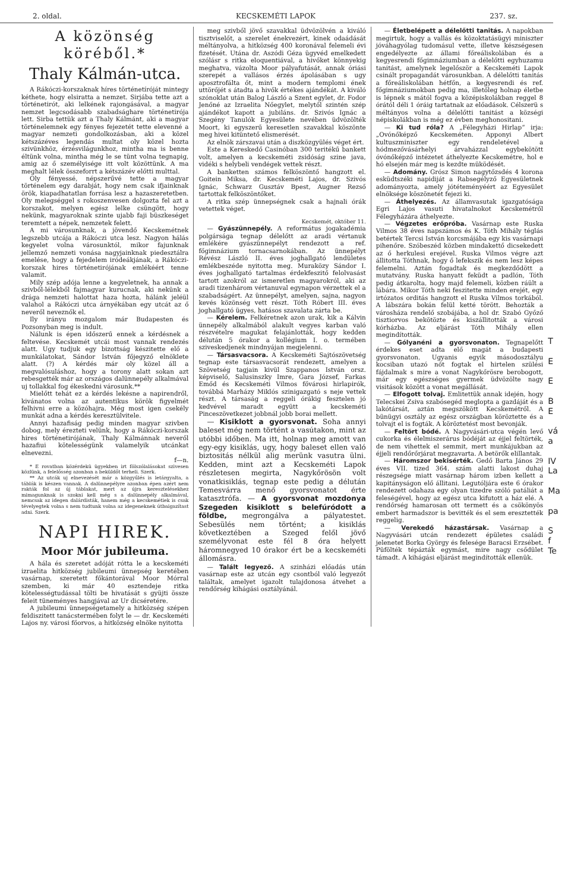2. oldal. KECSKEMÉTI LAPOK 237. sz.
A közönség köréből.*
Thaly Kálmán-utca.
A Rákóczi-korszaknak híres történetíróját mintegy kéthete, hogy elsiratta a nemzet. Sirjába tette azt a történetirót, aki lelkének rajongásával, a magyar nemzet legcsodásabb szabadsághare történetirója lett. Sirba tettük azt a Thaly Kálmánt, aki a magyar történelemnek egy fényes fejezetét tette elevenné a magyar nemzeti gondolkozásban, aki a közel kétszázéves legendás multat oly közel hozta szivünkhöz, érzésvilágunkhoz, mintha ma is benne éltünk volna, mintha még le se tünt volna tegnapig, amig az ő személyisége itt volt közöttünk. A ma meghalt lélek összeforrt a kétszázév előtti multtal.
Oly fényessé, népszerűvé tette a magyar történelem egy darabját, hogy nem csak ifjainknak örök, kiapadhatatlan forrása lesz a hazaszeretetben. Oly melegséggel s rokoszenvesen dolgozta fel azt a korszakot, melyen egész lelke csüngött, hogy nekünk, magyaroknak szinte ujabb faji büszkeséget teremtett a népek, nemzetek felett.
A mi városunknak, a jövendő Kecskemétnek legszebb utcája a Rákóczi utca lesz. Nagyon hálás kegyelet volna városunktól, mikor fajunknak jellemző nemzeti vonása nagyjainknak piedesztálra emelése, hogy a fejedelem iródeákjának, a Rákóczi-korszak hires történetirójának emlékéért tenne valamit.
Mily szép adója lenne a kegyeletnek, ha annak a szivből-lélekből fajmagyar kurucnak, aki nekünk a drága nemzeti halottat haza hozta, hálánk jeléül valahol a Rákóczi utca árnyékában egy utcát az ő neveről neveznők el.
Ily irányu mozgalom már Budapesten és Pozsonyban meg is indult.
Nálunk is épen időszerű ennek a kérdésnek a feltevése. Kecskemét utcái most vannak rendezés alatt. Ugy tudjuk egy bizottság készitette elő a munkálatokat, Sándor István főjegyző elnöklete alatt. (?) A kérdés már oly közel áll a megvalósuláshoz, hogy a torony alatt sokan azt rebesgették már az országos dalünnepély alkalmával uj tollakkal fog ékeskedni városunk.**
Mielőtt tehát ez a kérdés lekésne a napirendről, kivánatos volna az autentikus körök figyelmét felhivni erre a közóhajra. Még most igen csekély munkát adna a kérdés keresztülvitele.
Annyi hazafiság pedig minden magyar szivben dobog, mely érezteti velünk, hogy a Rákóczi-korszak hires történetirójának, Thaly Kálmánnak neveről hazafiui kötelességünk valamelyik utcánkat elnevezni.
f—n.
* E rovatban közérdekü ügyekben irt fölszólalásokat szivesen közlünk, a felelősség azonban a beküldőt terheli. Szerk.
** Az utcák uj elnevezését már a közgyűlés is letárgyalta, a táblák is készen vannak. A dalünnepélyre azonban épen azért nem rakták fol az új táblakat, mert az újra keresztelésekhez mimagunknak is szokni kell még s a dalünnepély alkalmával, nemcsak az idegen dalárdisták, hanem még a kecskemétiek is csak tévelyegtek volna s nem tudtunk volna az idegeneknek útbaigazítast adni. Szerk.
NAPI HIREK.
Moor Mór jubileuma.
A hála és szeretet adóját rótta le a kecskeméti izraelita hitközség jubileumi ünnepség keretében vasárnap, szeretett főkántorával Moor Mórral szemben, ki már 40 esztendeje ritka kötelességtudással tölti be hivatását s gyüjti össze feleit tüneményes hangjával az Ur dicséretére.
A jubileumi ünnepségetamely a hitközség szépen feldiszitett tanácstermében folyt le — dr. Kecskeméti Lajos ny. városi főorvos, a hitközség elnöke nyitotta
meg szivből jövő szavakkal üdvözölvén a kiváló tisztviselőt, a szerelet énekvezért, kinek odaádását méltányolva, a hitközség 400 koronával felemeli évi fizetését. Utána dr. Aszódi Géza ügyvéd emelkedett szólásr s ritka eloquentiával, a hivőket könnyekig meghatva, vázolta Moor pályafutását, annak óriási szerepét a vallásos érzés ápolásában s ugy aposztrofálta őt, mint a modern templomi ének uttörőjét s átadta a hivők értékes ajándékát. A kiváló szónoklat után Balog László a Szent egylet, dr. Fodor Jenőné az Izraelita Nőegylet, melytől szintén szép ajándékot kapott a jubiláns. dr. Szivós Ignác a Szegény Tanulók Egyesülete nevében üdvözölték Moort, ki egyszerű keresetlen szavakkal köszönte meg hivei kitüntető elismerését.
Az elnök zárszavai után a diszközgyülés véget ért.
Este a Kereskedő Casinóban 300 teritékű bankett volt, amelyen a kecskeméti zsidóság szine java, vidéki s helybeli vendégek vettek részt.
A banketten számos felköszöntő hangzott el. Goitein Miksa, dr. Kecskeméti Lajos, dr. Szivós Ignác, Schwarz Gusztáv Bpest, Augner Rezső tartottak felköszöntőket.
A ritka szép ünnepségnek csak a hajnali órák vetettek véget.
Kecskemét, október 11.
— Gyászünnepély. A református jogakadémia polgársága tegnap délelőtt az aradi vértanuk emlékére gyászünnepélyt rendezott a ref. főgimnázium tornacsarnokában. Az ünnepélyt Révész László II. éves joghallgató lendületes emlékbeszéde nyitotta meg. Muraközy Sándor I. éves joghallgató tartalmas érdekfeszitő felolvasást tartott azokról az ismeretlen magyarokról, aki az aradi tizenhárom vértanuval egynapon vérzettek el a szabadságért. Az ünnepélyt, amelyen, sajna, nagyon kevés közönség vett részt. Tóth Róbert III. éves joghallgató ügyes, hatásos szavalata zárta be.
— Kérelem. Felkéretnek azon urak, kik a Kálvin ünnepély alkalmából alakult vegyes karban való részvételre magukat felajánlották, hogy kedden délután 5 órakor a kollégium I. o. termében sziveskedjenek mindnyájan megjelenni.
— Társasvacsora. A Kecskeméti Sajtószövetség tegnap este társasvacsorát rendezett, amelyen a Szövetség tagjain kivül Szappanos István orsz. képviselő, Salusinszky Imre, Gara József, Farkas Emőd és Kecskeméti Vilmos fővárosi hirlapirók, továbbá Marházy Miklós szinigazgató s neje vettek részt. A társaság a reggeli órákig fesztelen jó kedvével maradt együtt a kecskeméti Pinceszövetkezet jobbnál jobb borai mellett.
— Kisiklott a gyorsvonat. Soha annyi baleset még nem történt a vasútakon, mint az utóbbi időben. Ma itt, holnap meg amott van egy-egy kisiklás, ugy, hogy baleset ellen való biztositás nélkül alig merünk vasutra ülni. Kedden, mint azt a Kecskeméti Lapok részletesen megirta, Nagykőrösön volt vonatkisiklás, tegnap este pedig a délután Temesvárra menő gyorsvonatot érte katasztrófa. — A gyorsvonat mozdonya Szegeden kisiklott s belefúródott a földbe, megrongálva a pályatestet. Sebesülés nem történt; a kisiklás következtében a Szeged felől jövő személyvonat este fél 8 óra helyett háromnegyed 10 órakor ért be a kecskeméti állomásra.
— Talált legyező. A szinházi előadás után vasárnap este az utcán egy csontból való legyezőt találtak, amelyet igazolt tulajdonosa átvehet a rendőrség kihágási osztályánál.
— Életbelépett a délelőtti tanitás. A napokban megirtuk, hogy a vallás és közoktatásügyi miniszter jóváhagyólag tudomásul vette, illetve készségesen engedélyezte az állami főreáliskolában és a kegyesrendi főgimnáziumban a délelőtti egyhuzamu tanitást, amelynek legelőször a Kecskeméti Lapok csinált propagandát városunkban. A délelőtti tanitás a főreáliskolában hétfőn, a kegyesrendi és ref. főgimnáziumokban pedig ma, illetőleg holnap életbe is lépnek s mától fogva a középiskolákban reggel 8 órától déli 1 óráig tartatnak az előadások. Célszerü s méltányos volna a délelőtti tanitást a községi népiskolákban is még ez évben meghonositani.
— Ki tud róla? A „Félegyházi Hirlap“ irja: „Ovónőképző Kecskeméten. Apponyi Albert kultuszminiszter egy rendeletével a hódmezővásárhelyi árvaházzal egybekötött óvónőképző intézetet áthelyezte Kecskemétre, hol e hó elsején már meg is kezdte müködését.
— Adomány. Grósz Simon nagytőzsdés 4 korona esküdtszéki napidiját a Rabsegélyző Egyesületnek adományozta, amely jótéteményéért az Egyesület elnöksége köszönetét fejezi ki.
— Áthelyezés. Az államvasutak igazgatósága Egri Lajos vasuti hivatalnokot Kecskemétről Félegyházára áthelyezte.
— Végzetes erőpróba. Vasárnap este Ruska Vilmos 38 éves napszámos és K. Tóth Mihály téglás betértek Tercsi István korcsmájába egy kis vasárnapi pihenőre. Szóbeszéd közben mindakettő dicsekedett az ő herkulesi erejével. Ruska Vilmos végre azt állitotta Tóthnak, hogy ő lefekszik és nem lesz képes felemelni. Aztán fogadtak és megkezdődött a mutatvány. Ruska hanyatt feküdt a padlón, Tóth pedig átkarolta, hogy majd felemeli, közben ráült a lábára. Mikor Tóth neki feszitette minden erejét, egy irtózatos orditás hangzott el Ruska Vilmos torkából. A lábszára bokán felül ketté törött. Behozták a városháza rendelő szobájába, a hol dr. Szabó Győző tisztiorvos bekötözte és kiszállitották a városi kórházba. Az eljárást Tóth Mihály ellen megindították.
— Gólyanéni a gyorsvonaton. Tegnapelőtt érdekes eset adta elő magát a budapesti gyorsvonaton. Ugyanis egyik másodosztályu kocsiban utazó nőt fogtak el hirtelen szülési fájdalmak s mire a vonat Nagykőrösre berobogott, már egy egészséges gyermek üdvözölte nagy visitások között a vonat megállását.
— Elfogott tolvaj. Emlitettük annak idején, hogy Telecskei Zsiva szabósegéd meglopta a gazdáját és a lakótársát, aztán megszökött Kecskemétről. A bünügyi osztály az egész országban köröztette és a tolvajt el is fogták. A köröztetést most bevonják.
— Feltört bódé. A Nagyvásári-utca végén levő cukorka és élelmiszerárus bódéját az éjjel feltörték, de nem vihettek el semmit, mert munkájukban az éjjeli rendőrőrjárat megzavarta. A betörők elillantak.
— Háromszor bekisérték. Gedő Barta János 29 éves VII. tized 364. szám alatti lakost duhaj részegsége miatt vasárnap három izben kellett a kapitányságon elő állitani. Legutóljára este 6 órakor rendezett odahaza egy olyan tizedre szóló patáliát a feleségével, hogy az egész utca kifutott a ház elé. A rendőrség hamarosan ott termett és a csökönyös embert harmadszor is bevitték és el sem eresztették reggelig.
— Verekedő házastársak. Vasárnap a Nagyvásári utcán rendezett épületes családi jelenetet Borka György és felesége Baracsi Erzsébet. Püfölték tépázták egymást, mire nagy csődület támadt. A kihágási eljárást megindították ellenük.
T
E
E
B
E
vá
a
IV
La
Ma
pa
S
f
Te